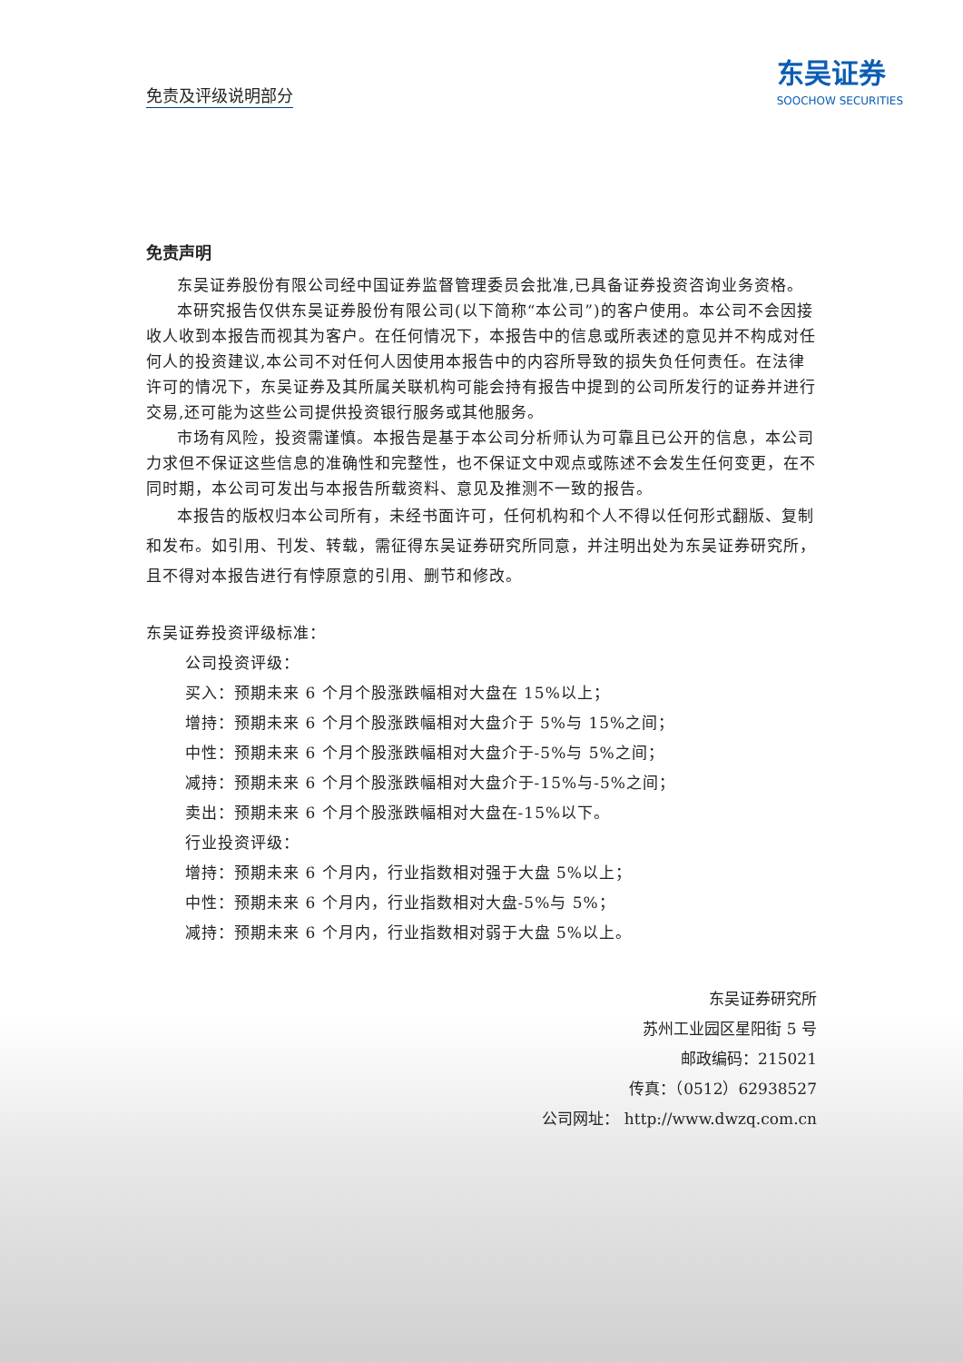免责及评级说明部分
东吴证券
SOOCHOW SECURITIES
免责声明
东吴证券股份有限公司经中国证券监督管理委员会批准,已具备证券投资咨询业务资格。
本研究报告仅供东吴证券股份有限公司(以下简称“本公司”)的客户使用。本公司不会因接收人收到本报告而视其为客户。在任何情况下，本报告中的信息或所表述的意见并不构成对任何人的投资建议,本公司不对任何人因使用本报告中的内容所导致的损失负任何责任。在法律许可的情况下，东吴证券及其所属关联机构可能会持有报告中提到的公司所发行的证券并进行交易,还可能为这些公司提供投资银行服务或其他服务。
市场有风险，投资需谨慎。本报告是基于本公司分析师认为可靠且已公开的信息，本公司力求但不保证这些信息的准确性和完整性，也不保证文中观点或陈述不会发生任何变更，在不同时期，本公司可发出与本报告所载资料、意见及推测不一致的报告。
本报告的版权归本公司所有，未经书面许可，任何机构和个人不得以任何形式翻版、复制和发布。如引用、刊发、转载，需征得东吴证券研究所同意，并注明出处为东吴证券研究所，且不得对本报告进行有悖原意的引用、删节和修改。
东吴证券投资评级标准：
公司投资评级：
买入：预期未来 6 个月个股涨跌幅相对大盘在 15%以上；
增持：预期未来 6 个月个股涨跌幅相对大盘介于 5%与 15%之间；
中性：预期未来 6 个月个股涨跌幅相对大盘介于-5%与 5%之间；
减持：预期未来 6 个月个股涨跌幅相对大盘介于-15%与-5%之间；
卖出：预期未来 6 个月个股涨跌幅相对大盘在-15%以下。
行业投资评级：
增持：预期未来 6 个月内，行业指数相对强于大盘 5%以上；
中性：预期未来 6 个月内，行业指数相对大盘-5%与 5%；
减持：预期未来 6 个月内，行业指数相对弱于大盘 5%以上。
东吴证券研究所
苏州工业园区星阳街 5 号
邮政编码：215021
传真：（0512）62938527
公司网址： http://www.dwzq.com.cn